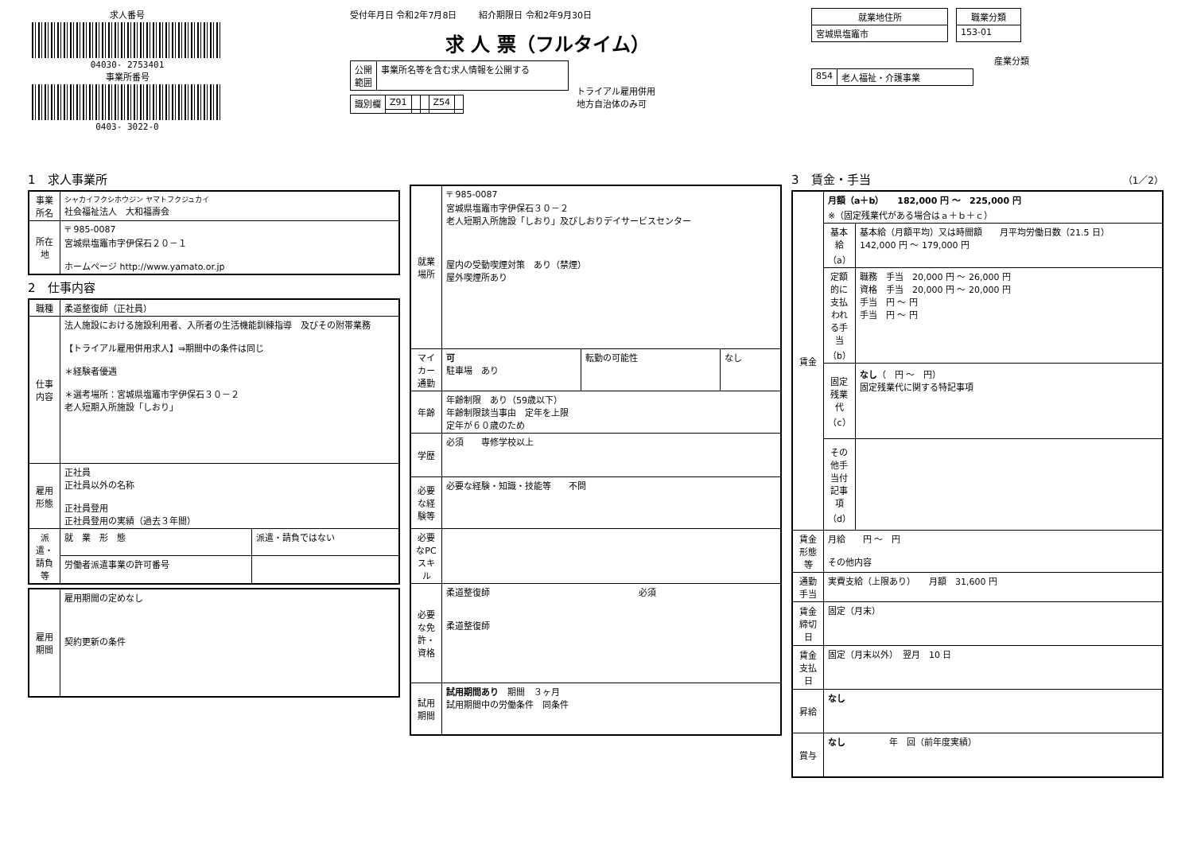求人番号
04030- 2753401
事業所番号
0403- 3022-0
受付年月日 令和2年7月8日 紹介期限日 令和2年9月30日
求 人 票（フルタイム）
| 公開 範囲 | 事業所名等を含む求人情報を公開する |
| 識別欄 | Z91 | | | Z54 | |
トライアル雇用併用
地方自治体のみ可
| 就業地住所 | | 職業分類 |
| 宮城県塩竈市 | | 153-01 |
産業分類
| 854 | 老人福祉・介護事業 |
1　求人事業所
| 事業所名 | シャカイフクシホウジン ヤマトフクジュカイ 社会福祉法人 大和福壽会 |
| 所在地 | 〒 985-0087 宮城県塩竈市字伊保石２０－１ ホームページ http://www.yamato.or.jp |
2　仕事内容
| 職種 | 柔道整復師（正社員） | |
| 仕事内容 | 法人施設における施設利用者、入所者の生活機能訓練指導 及びその附帯業務 【トライアル雇用併用求人】⇒期間中の条件は同じ ＊経験者優遇 ＊選考場所：宮城県塩竈市字伊保石３０－２ 老人短期入所施設「しおり」 | |
| 雇用形態 | 正社員 正社員以外の名称 正社員登用 正社員登用の実績（過去３年間） | |
| 派遣・請負等 | 就 業 形 態 | 派遣・請負ではない |
| | 労働者派遣事業の許可番号 | |
| 雇用期間 | 雇用期間の定めなし 契約更新の条件 |
| 就業場所 | 〒 985-0087 宮城県塩竈市字伊保石３０－２ 老人短期入所施設「しおり」及びしおりデイサービスセンター 屋内の受動喫煙対策 あり（禁煙） 屋外喫煙所あり | | |
| マイカー通勤 | 可 駐車場 あり | 転勤の可能性 | なし |
| 年齢 | 年齢制限 あり（59歳以下） 年齢制限該当事由 定年を上限 定年が６０歳のため | | |
| 学歴 | 必須 専修学校以上 | | |
| 必要な経験等 | 必要な経験・知識・技能等 不問 | | |
| 必要なPCスキル | | | |
| 必要な免許・資格 | 柔道整復師 必須 柔道整復師 | | |
| 試用期間 | 試用期間あり 期間 ３ヶ月 試用期間中の労働条件 同条件 | | |
3　賃金・手当 （1／2）
| 賃金 | 月額（a＋b） 182,000 円 ～ 225,000 円 ※（固定残業代がある場合はａ＋ｂ＋ｃ） | |
| | 基本給（a） | 基本給（月額平均）又は時間額 月平均労働日数（21.5 日） 142,000 円 ～ 179,000 円 |
| | 定額的に支払われる手当（b） | 職務 手当 20,000 円 ～ 26,000 円 資格 手当 20,000 円 ～ 20,000 円 手当 円 ～ 円 手当 円 ～ 円 |
| | 固定残業代（c） | なし （ 円 ～ 円） 固定残業代に関する特記事項 |
| | その他手当付記事項（d） | |
| 賃金形態等 | 月給 円 ～ 円 その他内容 | |
| 通勤手当 | 実費支給（上限あり） 月額 31,600 円 | |
| 賃金締切日 | 固定（月末） | |
| 賃金支払日 | 固定（月末以外） 翌月 10 日 | |
| 昇給 | なし | |
| 賞与 | なし 年 回（前年度実績） | |